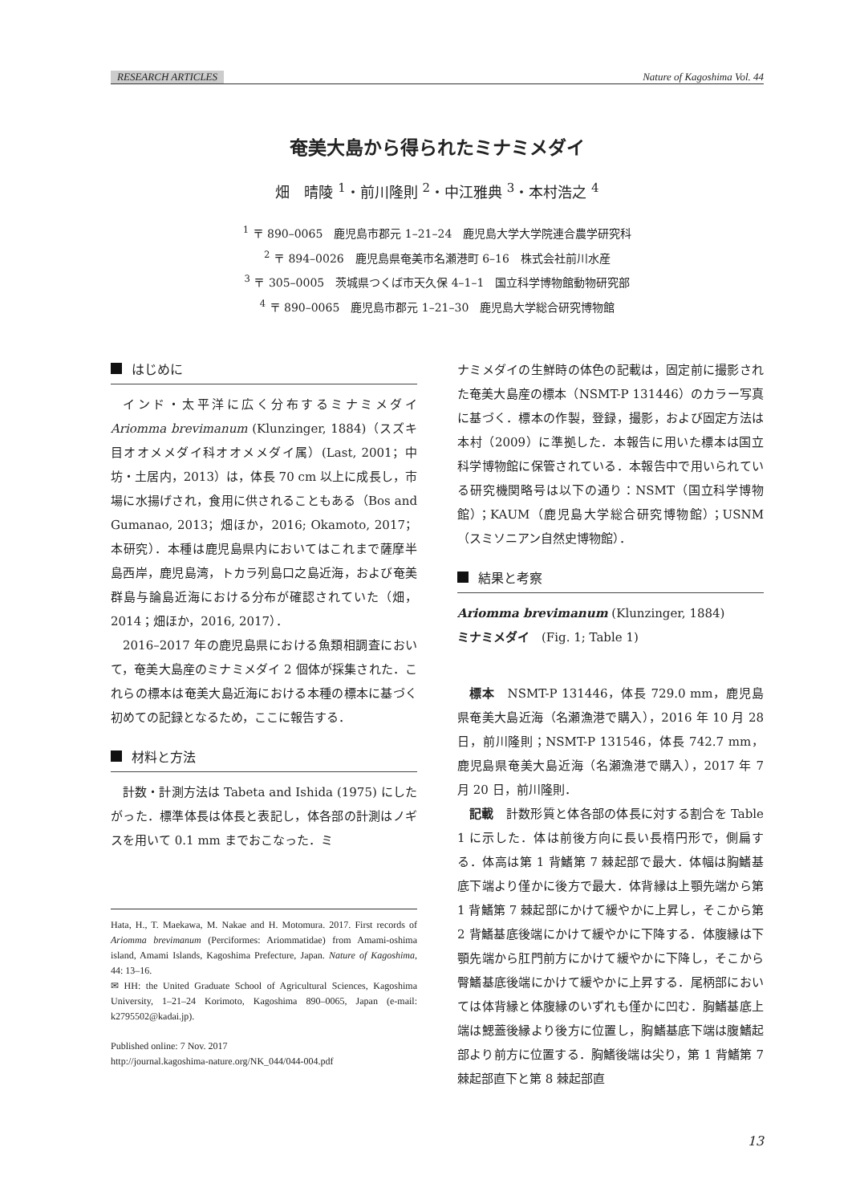RESEARCH ARTICLES Nature of Kagoshima Vol. 44
奄美大島から得られたミナミメダイ
畑　晴陵 <sup>1</sup>・前川隆則 <sup>2</sup>・中江雅典 <sup>3</sup>・本村浩之 <sup>4</sup>
<sup>1</sup> 〒 890–0065　鹿児島市郡元 1–21–24　鹿児島大学大学院連合農学研究科
<sup>2</sup> 〒 894–0026　鹿児島県奄美市名瀬港町 6–16　株式会社前川水産
<sup>3</sup> 〒 305–0005　茨城県つくば市天久保 4–1–1　国立科学博物館動物研究部
<sup>4</sup> 〒 890–0065　鹿児島市郡元 1–21–30　鹿児島大学総合研究博物館
はじめに
インド・太平洋に広く分布するミナミメダイ Ariomma brevimanum (Klunzinger, 1884)（スズキ目オオメメダイ科オオメメダイ属）(Last, 2001；中坊・土居内，2013）は，体長 70 cm 以上に成長し，市場に水揚げされ，食用に供されることもある（Bos and Gumanao, 2013；畑ほか，2016; Okamoto, 2017；本研究）．本種は鹿児島県内においてはこれまで薩摩半島西岸，鹿児島湾，トカラ列島口之島近海，および奄美群島与論島近海における分布が確認されていた（畑，2014；畑ほか，2016, 2017）．
2016–2017 年の鹿児島県における魚類相調査において，奄美大島産のミナミメダイ 2 個体が採集された．これらの標本は奄美大島近海における本種の標本に基づく初めての記録となるため，ここに報告する．
材料と方法
計数・計測方法は Tabeta and Ishida (1975) にしたがった．標準体長は体長と表記し，体各部の計測はノギスを用いて 0.1 mm までおこなった．ミ
Hata, H., T. Maekawa, M. Nakae and H. Motomura. 2017. First records of Ariomma brevimanum (Perciformes: Ariommatidae) from Amami-oshima island, Amami Islands, Kagoshima Prefecture, Japan. Nature of Kagoshima, 44: 13–16.
✉ HH: the United Graduate School of Agricultural Sciences, Kagoshima University, 1–21–24 Korimoto, Kagoshima 890–0065, Japan (e-mail: k2795502@kadai.jp).
Published online: 7 Nov. 2017
http://journal.kagoshima-nature.org/NK_044/044-004.pdf
ナミメダイの生鮮時の体色の記載は，固定前に撮影された奄美大島産の標本（NSMT-P 131446）のカラー写真に基づく．標本の作製，登録，撮影，および固定方法は本村（2009）に準拠した．本報告に用いた標本は国立科学博物館に保管されている．本報告中で用いられている研究機関略号は以下の通り：NSMT（国立科学博物館）；KAUM（鹿児島大学総合研究博物館）；USNM（スミソニアン自然史博物館）．
結果と考察
Ariomma brevimanum (Klunzinger, 1884)
ミナミメダイ　(Fig. 1; Table 1)
標本　NSMT-P 131446，体長 729.0 mm，鹿児島県奄美大島近海（名瀬漁港で購入），2016 年 10 月 28 日，前川隆則；NSMT-P 131546，体長 742.7 mm，鹿児島県奄美大島近海（名瀬漁港で購入），2017 年 7 月 20 日，前川隆則．
記載　計数形質と体各部の体長に対する割合を Table 1 に示した．体は前後方向に長い長楕円形で，側扁する．体高は第 1 背鰭第 7 棘起部で最大．体幅は胸鰭基底下端より僅かに後方で最大．体背縁は上顎先端から第 1 背鰭第 7 棘起部にかけて緩やかに上昇し，そこから第 2 背鰭基底後端にかけて緩やかに下降する．体腹縁は下顎先端から肛門前方にかけて緩やかに下降し，そこから臀鰭基底後端にかけて緩やかに上昇する．尾柄部においては体背縁と体腹縁のいずれも僅かに凹む．胸鰭基底上端は鰓蓋後縁より後方に位置し，胸鰭基底下端は腹鰭起部より前方に位置する．胸鰭後端は尖り，第 1 背鰭第 7 棘起部直下と第 8 棘起部直
13